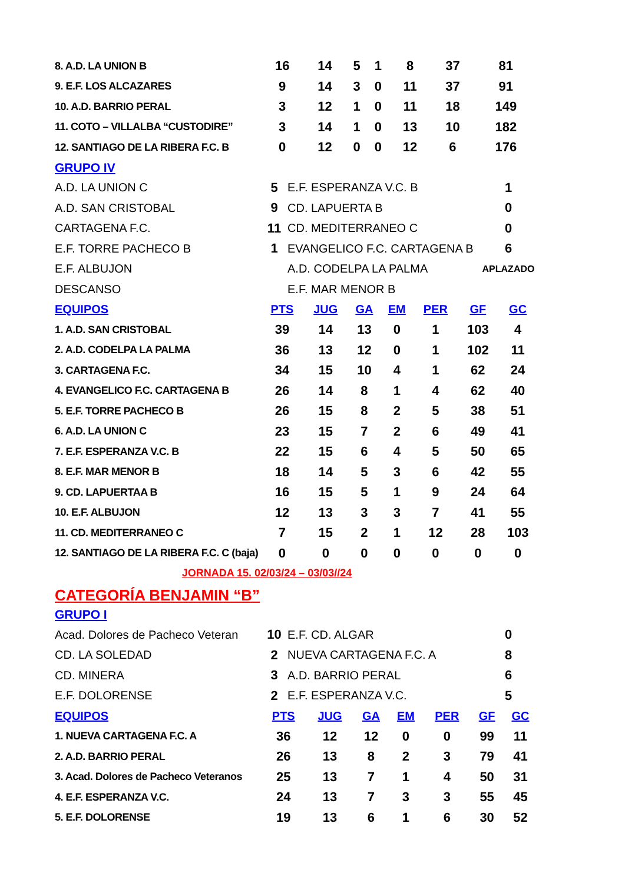| 8. A.D. LA UNION B | 16 | 14 | 5 | 1 | 8 | 37 | 81 |
| 9. E.F. LOS ALCAZARES | 9 | 14 | 3 | 0 | 11 | 37 | 91 |
| 10. A.D. BARRIO PERAL | 3 | 12 | 1 | 0 | 11 | 18 | 149 |
| 11. COTO – VILLALBA “CUSTODIRE” | 3 | 14 | 1 | 0 | 13 | 10 | 182 |
| 12. SANTIAGO DE LA RIBERA F.C. B | 0 | 12 | 0 | 0 | 12 | 6 | 176 |
GRUPO IV
| A.D. LA UNION C | 5 | E.F. ESPERANZA V.C. B | 1 |
| A.D. SAN CRISTOBAL | 9 | CD. LAPUERTA B | 0 |
| CARTAGENA F.C. | 11 | CD. MEDITERRANEO C | 0 |
| E.F. TORRE PACHECO B | 1 | EVANGELICO F.C. CARTAGENA B | 6 |
| E.F. ALBUJON | | A.D. CODELPA LA PALMA | APLAZADO |
| DESCANSO | | E.F. MAR MENOR B | |
| EQUIPOS | PTS | JUG | GA | EM | PER | GF | GC |
| --- | --- | --- | --- | --- | --- | --- | --- |
| 1. A.D. SAN CRISTOBAL | 39 | 14 | 13 | 0 | 1 | 103 | 4 |
| 2. A.D. CODELPA LA PALMA | 36 | 13 | 12 | 0 | 1 | 102 | 11 |
| 3. CARTAGENA F.C. | 34 | 15 | 10 | 4 | 1 | 62 | 24 |
| 4. EVANGELICO F.C. CARTAGENA B | 26 | 14 | 8 | 1 | 4 | 62 | 40 |
| 5. E.F. TORRE PACHECO B | 26 | 15 | 8 | 2 | 5 | 38 | 51 |
| 6. A.D. LA UNION C | 23 | 15 | 7 | 2 | 6 | 49 | 41 |
| 7. E.F. ESPERANZA V.C. B | 22 | 15 | 6 | 4 | 5 | 50 | 65 |
| 8. E.F. MAR MENOR B | 18 | 14 | 5 | 3 | 6 | 42 | 55 |
| 9. CD. LAPUERTAA B | 16 | 15 | 5 | 1 | 9 | 24 | 64 |
| 10. E.F. ALBUJON | 12 | 13 | 3 | 3 | 7 | 41 | 55 |
| 11. CD. MEDITERRANEO C | 7 | 15 | 2 | 1 | 12 | 28 | 103 |
| 12. SANTIAGO DE LA RIBERA F.C. C (baja) | 0 | 0 | 0 | 0 | 0 | 0 | 0 |
JORNADA 15. 02/03/24 – 03/03//24
CATEGORÍA BENJAMIN “B”
GRUPO I
| Acad. Dolores de Pacheco Veteran | 10 | E.F. CD. ALGAR | 0 |
| CD. LA SOLEDAD | 2 | NUEVA CARTAGENA F.C. A | 8 |
| CD. MINERA | 3 | A.D. BARRIO PERAL | 6 |
| E.F. DOLORENSE | 2 | E.F. ESPERANZA V.C. | 5 |
| EQUIPOS | PTS | JUG | GA | EM | PER | GF | GC |
| --- | --- | --- | --- | --- | --- | --- | --- |
| 1. NUEVA CARTAGENA F.C. A | 36 | 12 | 12 | 0 | 0 | 99 | 11 |
| 2. A.D. BARRIO PERAL | 26 | 13 | 8 | 2 | 3 | 79 | 41 |
| 3. Acad. Dolores de Pacheco Veteranos | 25 | 13 | 7 | 1 | 4 | 50 | 31 |
| 4. E.F. ESPERANZA V.C. | 24 | 13 | 7 | 3 | 3 | 55 | 45 |
| 5. E.F. DOLORENSE | 19 | 13 | 6 | 1 | 6 | 30 | 52 |